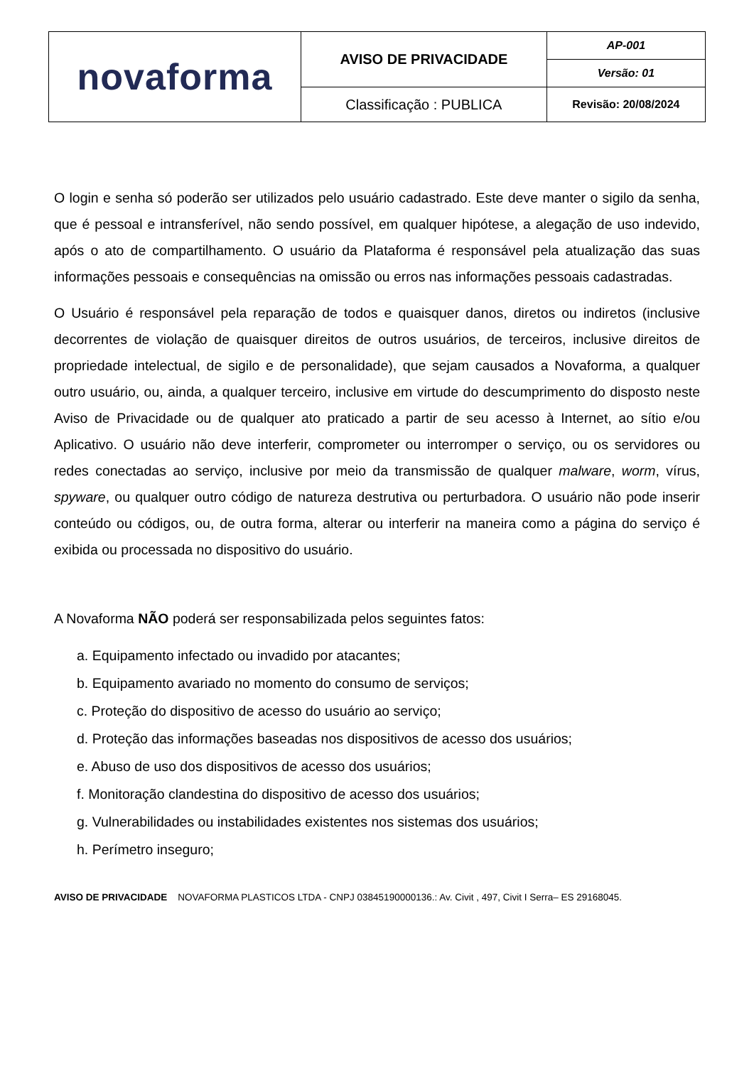| novaforma | AVISO DE PRIVACIDADE | AP-001 |
| | | Versão: 01 |
| | Classificação : PUBLICA | Revisão: 20/08/2024 |
O login e senha só poderão ser utilizados pelo usuário cadastrado. Este deve manter o sigilo da senha, que é pessoal e intransferível, não sendo possível, em qualquer hipótese, a alegação de uso indevido, após o ato de compartilhamento. O usuário da Plataforma é responsável pela atualização das suas informações pessoais e consequências na omissão ou erros nas informações pessoais cadastradas.
O Usuário é responsável pela reparação de todos e quaisquer danos, diretos ou indiretos (inclusive decorrentes de violação de quaisquer direitos de outros usuários, de terceiros, inclusive direitos de propriedade intelectual, de sigilo e de personalidade), que sejam causados a Novaforma, a qualquer outro usuário, ou, ainda, a qualquer terceiro, inclusive em virtude do descumprimento do disposto neste Aviso de Privacidade ou de qualquer ato praticado a partir de seu acesso à Internet, ao sítio e/ou Aplicativo. O usuário não deve interferir, comprometer ou interromper o serviço, ou os servidores ou redes conectadas ao serviço, inclusive por meio da transmissão de qualquer malware, worm, vírus, spyware, ou qualquer outro código de natureza destrutiva ou perturbadora. O usuário não pode inserir conteúdo ou códigos, ou, de outra forma, alterar ou interferir na maneira como a página do serviço é exibida ou processada no dispositivo do usuário.
A Novaforma NÃO poderá ser responsabilizada pelos seguintes fatos:
a. Equipamento infectado ou invadido por atacantes;
b. Equipamento avariado no momento do consumo de serviços;
c. Proteção do dispositivo de acesso do usuário ao serviço;
d. Proteção das informações baseadas nos dispositivos de acesso dos usuários;
e. Abuso de uso dos dispositivos de acesso dos usuários;
f. Monitoração clandestina do dispositivo de acesso dos usuários;
g. Vulnerabilidades ou instabilidades existentes nos sistemas dos usuários;
h. Perímetro inseguro;
AVISO DE PRIVACIDADE NOVAFORMA PLASTICOS LTDA - CNPJ 03845190000136.: Av. Civit , 497, Civit I Serra– ES 29168045.